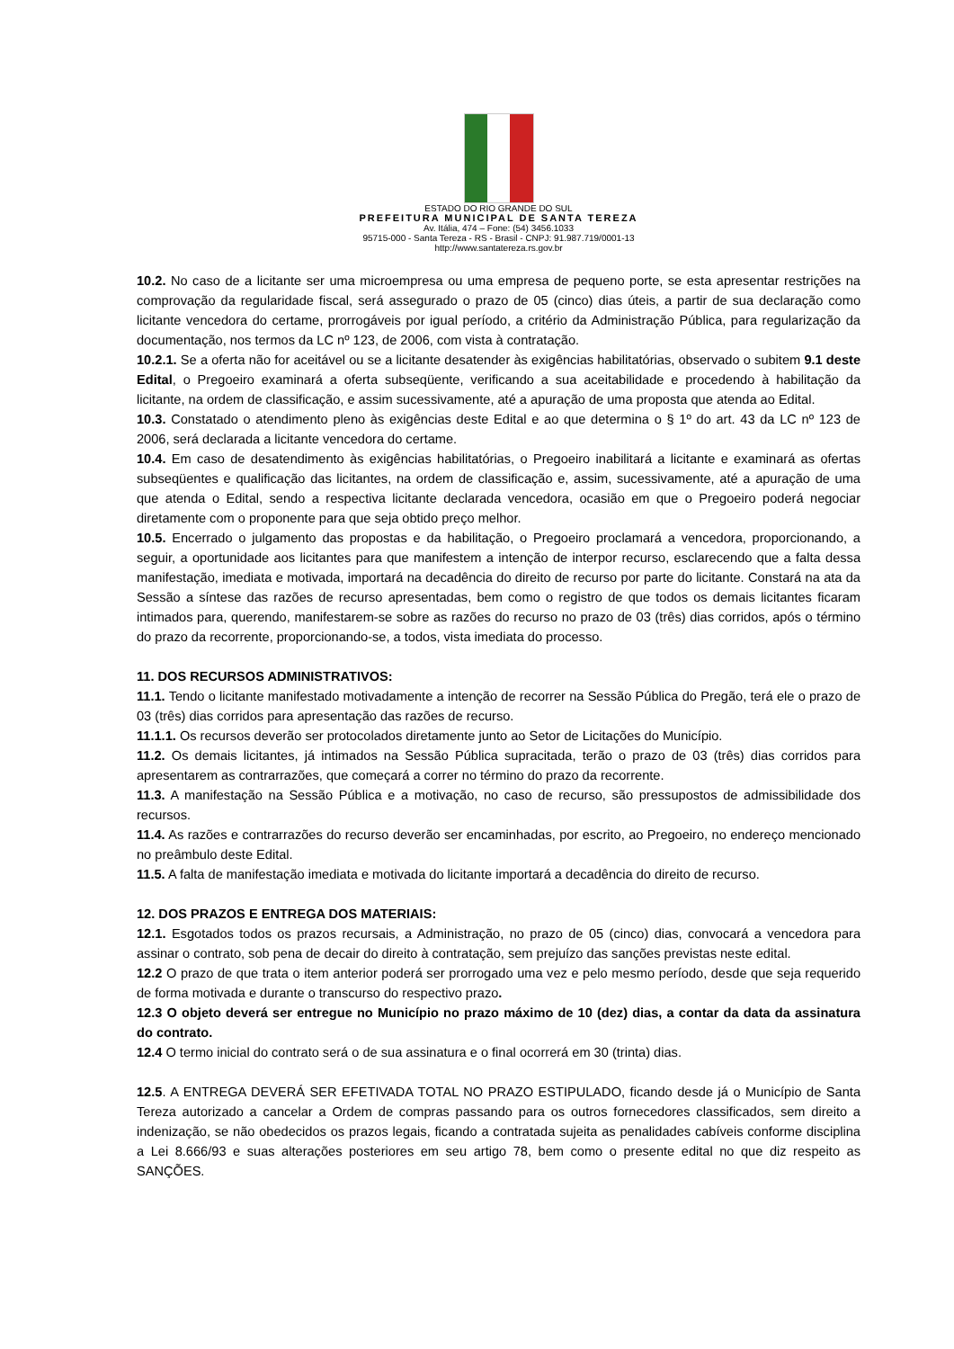ESTADO DO RIO GRANDE DO SUL
PREFEITURA MUNICIPAL DE SANTA TEREZA
Av. Itália, 474 – Fone: (54) 3456.1033
95715-000 - Santa Tereza - RS - Brasil - CNPJ: 91.987.719/0001-13
http://www.santatereza.rs.gov.br
10.2. No caso de a licitante ser uma microempresa ou uma empresa de pequeno porte, se esta apresentar restrições na comprovação da regularidade fiscal, será assegurado o prazo de 05 (cinco) dias úteis, a partir de sua declaração como licitante vencedora do certame, prorrogáveis por igual período, a critério da Administração Pública, para regularização da documentação, nos termos da LC nº 123, de 2006, com vista à contratação.
10.2.1. Se a oferta não for aceitável ou se a licitante desatender às exigências habilitatórias, observado o subitem 9.1 deste Edital, o Pregoeiro examinará a oferta subseqüente, verificando a sua aceitabilidade e procedendo à habilitação da licitante, na ordem de classificação, e assim sucessivamente, até a apuração de uma proposta que atenda ao Edital.
10.3. Constatado o atendimento pleno às exigências deste Edital e ao que determina o § 1º do art. 43 da LC nº 123 de 2006, será declarada a licitante vencedora do certame.
10.4. Em caso de desatendimento às exigências habilitatórias, o Pregoeiro inabilitará a licitante e examinará as ofertas subseqüentes e qualificação das licitantes, na ordem de classificação e, assim, sucessivamente, até a apuração de uma que atenda o Edital, sendo a respectiva licitante declarada vencedora, ocasião em que o Pregoeiro poderá negociar diretamente com o proponente para que seja obtido preço melhor.
10.5. Encerrado o julgamento das propostas e da habilitação, o Pregoeiro proclamará a vencedora, proporcionando, a seguir, a oportunidade aos licitantes para que manifestem a intenção de interpor recurso, esclarecendo que a falta dessa manifestação, imediata e motivada, importará na decadência do direito de recurso por parte do licitante. Constará na ata da Sessão a síntese das razões de recurso apresentadas, bem como o registro de que todos os demais licitantes ficaram intimados para, querendo, manifestarem-se sobre as razões do recurso no prazo de 03 (três) dias corridos, após o término do prazo da recorrente, proporcionando-se, a todos, vista imediata do processo.
11. DOS RECURSOS ADMINISTRATIVOS:
11.1. Tendo o licitante manifestado motivadamente a intenção de recorrer na Sessão Pública do Pregão, terá ele o prazo de 03 (três) dias corridos para apresentação das razões de recurso.
11.1.1. Os recursos deverão ser protocolados diretamente junto ao Setor de Licitações do Município.
11.2. Os demais licitantes, já intimados na Sessão Pública supracitada, terão o prazo de 03 (três) dias corridos para apresentarem as contrarrazões, que começará a correr no término do prazo da recorrente.
11.3. A manifestação na Sessão Pública e a motivação, no caso de recurso, são pressupostos de admissibilidade dos recursos.
11.4. As razões e contrarrazões do recurso deverão ser encaminhadas, por escrito, ao Pregoeiro, no endereço mencionado no preâmbulo deste Edital.
11.5. A falta de manifestação imediata e motivada do licitante importará a decadência do direito de recurso.
12. DOS PRAZOS E ENTREGA DOS MATERIAIS:
12.1. Esgotados todos os prazos recursais, a Administração, no prazo de 05 (cinco) dias, convocará a vencedora para assinar o contrato, sob pena de decair do direito à contratação, sem prejuízo das sanções previstas neste edital.
12.2 O prazo de que trata o item anterior poderá ser prorrogado uma vez e pelo mesmo período, desde que seja requerido de forma motivada e durante o transcurso do respectivo prazo.
12.3 O objeto deverá ser entregue no Município no prazo máximo de 10 (dez) dias, a contar da data da assinatura do contrato.
12.4 O termo inicial do contrato será o de sua assinatura e o final ocorrerá em 30 (trinta) dias.
12.5. A ENTREGA DEVERÁ SER EFETIVADA TOTAL NO PRAZO ESTIPULADO, ficando desde já o Município de Santa Tereza autorizado a cancelar a Ordem de compras passando para os outros fornecedores classificados, sem direito a indenização, se não obedecidos os prazos legais, ficando a contratada sujeita as penalidades cabíveis conforme disciplina a Lei 8.666/93 e suas alterações posteriores em seu artigo 78, bem como o presente edital no que diz respeito as SANÇÕES.